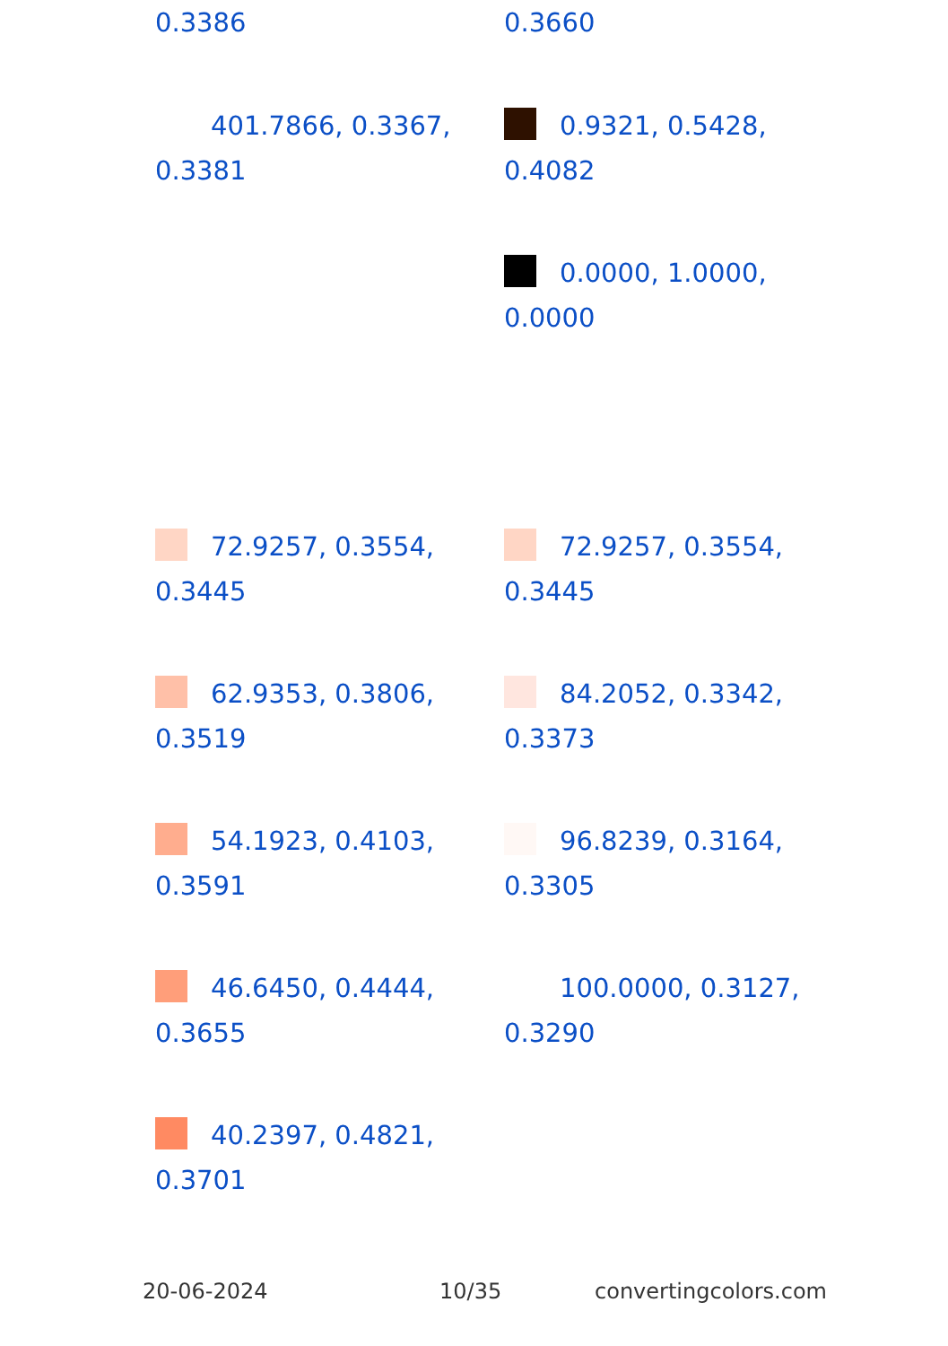0.3386 0.3660
401.7866, 0.3367, 0.3381
0.9321, 0.5428, 0.4082
0.0000, 1.0000, 0.0000
72.9257, 0.3554, 0.3445
72.9257, 0.3554, 0.3445
62.9353, 0.3806, 0.3519
84.2052, 0.3342, 0.3373
54.1923, 0.4103, 0.3591
96.8239, 0.3164, 0.3305
46.6450, 0.4444, 0.3655
100.0000, 0.3127, 0.3290
40.2397, 0.4821, 0.3701
20-06-2024 10/35 convertingcolors.com